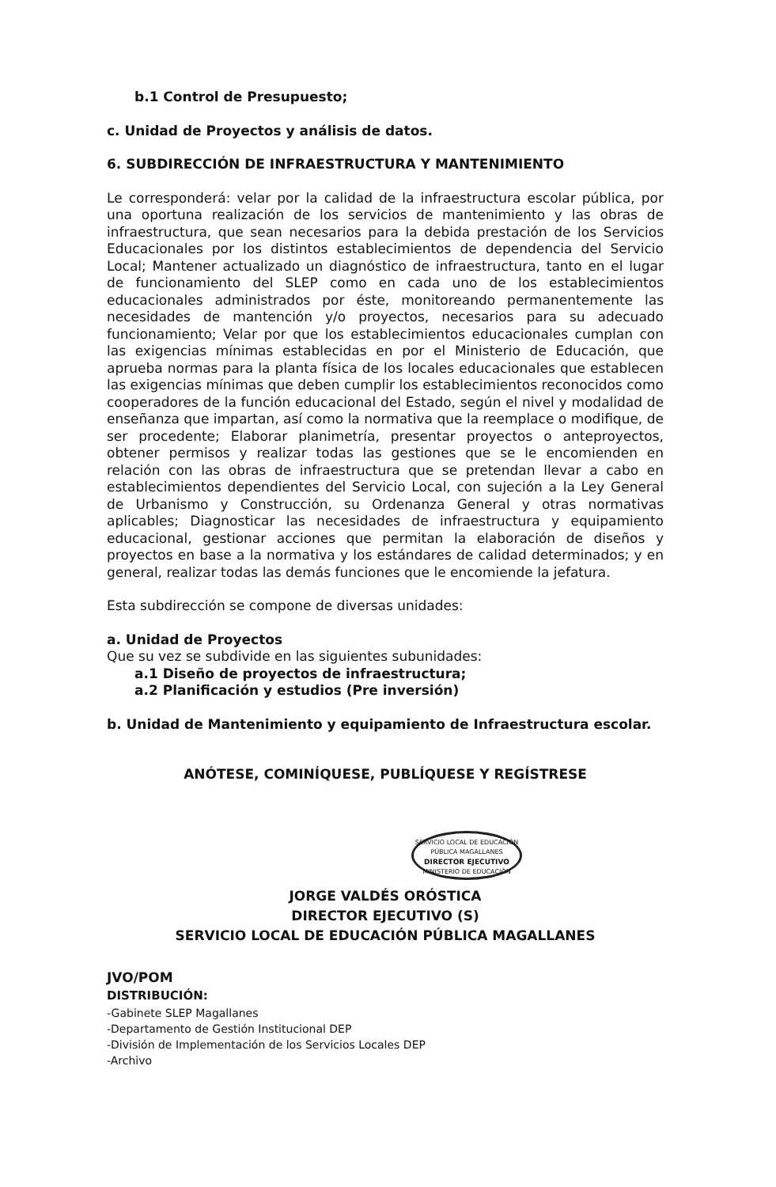b.1 Control de Presupuesto;
c. Unidad de Proyectos y análisis de datos.
6. SUBDIRECCIÓN DE INFRAESTRUCTURA Y MANTENIMIENTO
Le corresponderá: velar por la calidad de la infraestructura escolar pública, por una oportuna realización de los servicios de mantenimiento y las obras de infraestructura, que sean necesarios para la debida prestación de los Servicios Educacionales por los distintos establecimientos de dependencia del Servicio Local; Mantener actualizado un diagnóstico de infraestructura, tanto en el lugar de funcionamiento del SLEP como en cada uno de los establecimientos educacionales administrados por éste, monitoreando permanentemente las necesidades de mantención y/o proyectos, necesarios para su adecuado funcionamiento; Velar por que los establecimientos educacionales cumplan con las exigencias mínimas establecidas en por el Ministerio de Educación, que aprueba normas para la planta física de los locales educacionales que establecen las exigencias mínimas que deben cumplir los establecimientos reconocidos como cooperadores de la función educacional del Estado, según el nivel y modalidad de enseñanza que impartan, así como la normativa que la reemplace o modifique, de ser procedente; Elaborar planimetría, presentar proyectos o anteproyectos, obtener permisos y realizar todas las gestiones que se le encomienden en relación con las obras de infraestructura que se pretendan llevar a cabo en establecimientos dependientes del Servicio Local, con sujeción a la Ley General de Urbanismo y Construcción, su Ordenanza General y otras normativas aplicables; Diagnosticar las necesidades de infraestructura y equipamiento educacional, gestionar acciones que permitan la elaboración de diseños y proyectos en base a la normativa y los estándares de calidad determinados; y en general, realizar todas las demás funciones que le encomiende la jefatura.
Esta subdirección se compone de diversas unidades:
a. Unidad de Proyectos
Que su vez se subdivide en las siguientes subunidades:
a.1 Diseño de proyectos de infraestructura;
a.2 Planificación y estudios (Pre inversión)
b. Unidad de Mantenimiento y equipamiento de Infraestructura escolar.
ANÓTESE, COMINÍQUESE, PUBLÍQUESE Y REGÍSTRESE
SERVICIO LOCAL DE EDUCACIÓN PÚBLICA MAGALLANES
DIRECTOR EJECUTIVO
MINISTERIO DE EDUCACIÓN
JORGE VALDÉS ORÓSTICA
DIRECTOR EJECUTIVO (S)
SERVICIO LOCAL DE EDUCACIÓN PÚBLICA MAGALLANES
JVO/POM
DISTRIBUCIÓN:
-Gabinete SLEP Magallanes
-Departamento de Gestión Institucional DEP
-División de Implementación de los Servicios Locales DEP
-Archivo